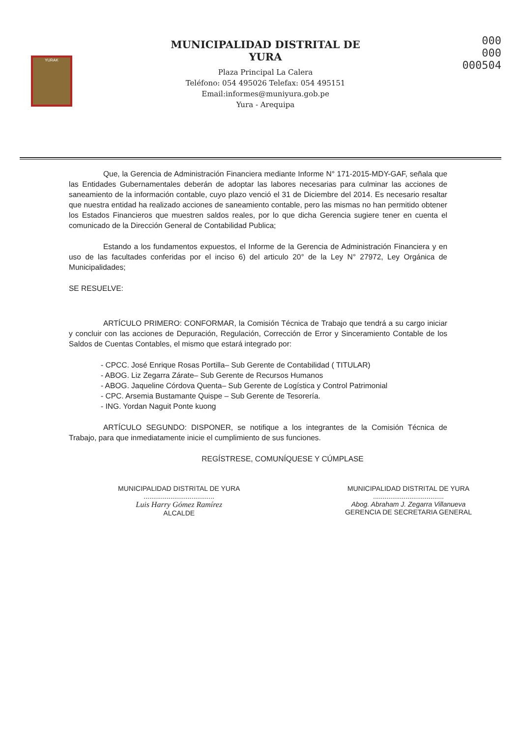YURAK
MUNICIPALIDAD DISTRITAL DE
YURA
Plaza Principal La Calera
Teléfono: 054 495026 Telefax: 054 495151
Email:informes@muniyura.gob.pe
Yura - Arequipa
000
000
000504
Que, la Gerencia de Administración Financiera mediante Informe N° 171-2015-MDY-GAF, señala que las Entidades Gubernamentales deberán de adoptar las labores necesarias para culminar las acciones de saneamiento de la información contable, cuyo plazo venció el 31 de Diciembre del 2014. Es necesario resaltar que nuestra entidad ha realizado acciones de saneamiento contable, pero las mismas no han permitido obtener los Estados Financieros que muestren saldos reales, por lo que dicha Gerencia sugiere tener en cuenta el comunicado de la Dirección General de Contabilidad Publica;
Estando a los fundamentos expuestos, el Informe de la Gerencia de Administración Financiera y en uso de las facultades conferidas por el inciso 6) del articulo 20° de la Ley N° 27972, Ley Orgánica de Municipalidades;
SE RESUELVE:
ARTÍCULO PRIMERO: CONFORMAR, la Comisión Técnica de Trabajo que tendrá a su cargo iniciar y concluir con las acciones de Depuración, Regulación, Corrección de Error y Sinceramiento Contable de los Saldos de Cuentas Contables, el mismo que estará integrado por:
- CPCC. José Enrique Rosas Portilla– Sub Gerente de Contabilidad ( TITULAR)
- ABOG. Liz Zegarra Zárate– Sub Gerente de Recursos Humanos
- ABOG. Jaqueline Córdova Quenta– Sub Gerente de Logística y Control Patrimonial
- CPC. Arsemia Bustamante Quispe – Sub Gerente de Tesorería.
- ING. Yordan Naguit Ponte kuong
ARTÍCULO SEGUNDO: DISPONER, se notifique a los integrantes de la Comisión Técnica de Trabajo, para que inmediatamente inicie el cumplimiento de sus funciones.
REGÍSTRESE, COMUNÍQUESE Y CÚMPLASE
MUNICIPALIDAD DISTRITAL DE YURA
.....................................
Luis Harry Gómez Ramírez
ALCALDE
MUNICIPALIDAD DISTRITAL DE YURA
.....................................
Abog. Abraham J. Zegarra Villanueva
GERENCIA DE SECRETARIA GENERAL